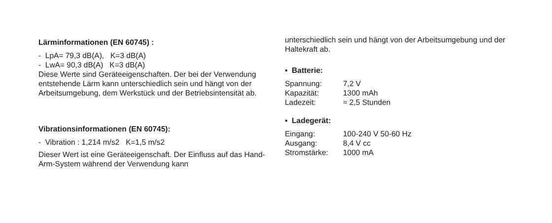Lärminformationen (EN 60745) :
- LpA= 79,3 dB(A), K=3 dB(A)
- LwA= 90,3 dB(A) K=3 dB(A)
Diese Werte sind Geräteeigenschaften. Der bei der Verwendung entstehende Lärm kann unterschiedlich sein und hängt von der Arbeitsumgebung, dem Werkstück und der Betriebsintensität ab.
Vibrationsinformationen (EN 60745):
- Vibration : 1,214 m/s2 K=1,5 m/s2
Dieser Wert ist eine Geräteeigenschaft. Der Einfluss auf das Hand-Arm-System während der Verwendung kann
unterschiedlich sein und hängt von der Arbeitsumgebung und der Haltekraft ab.
▪ Batterie:
Spannung: 7,2 V Kapazität: 1300 mAh Ladezeit: ≈ 2,5 Stunden
▪ Ladegerät:
Eingang: 100-240 V 50-60 Hz Ausgang: 8,4 V cc Stromstärke: 1000 mA